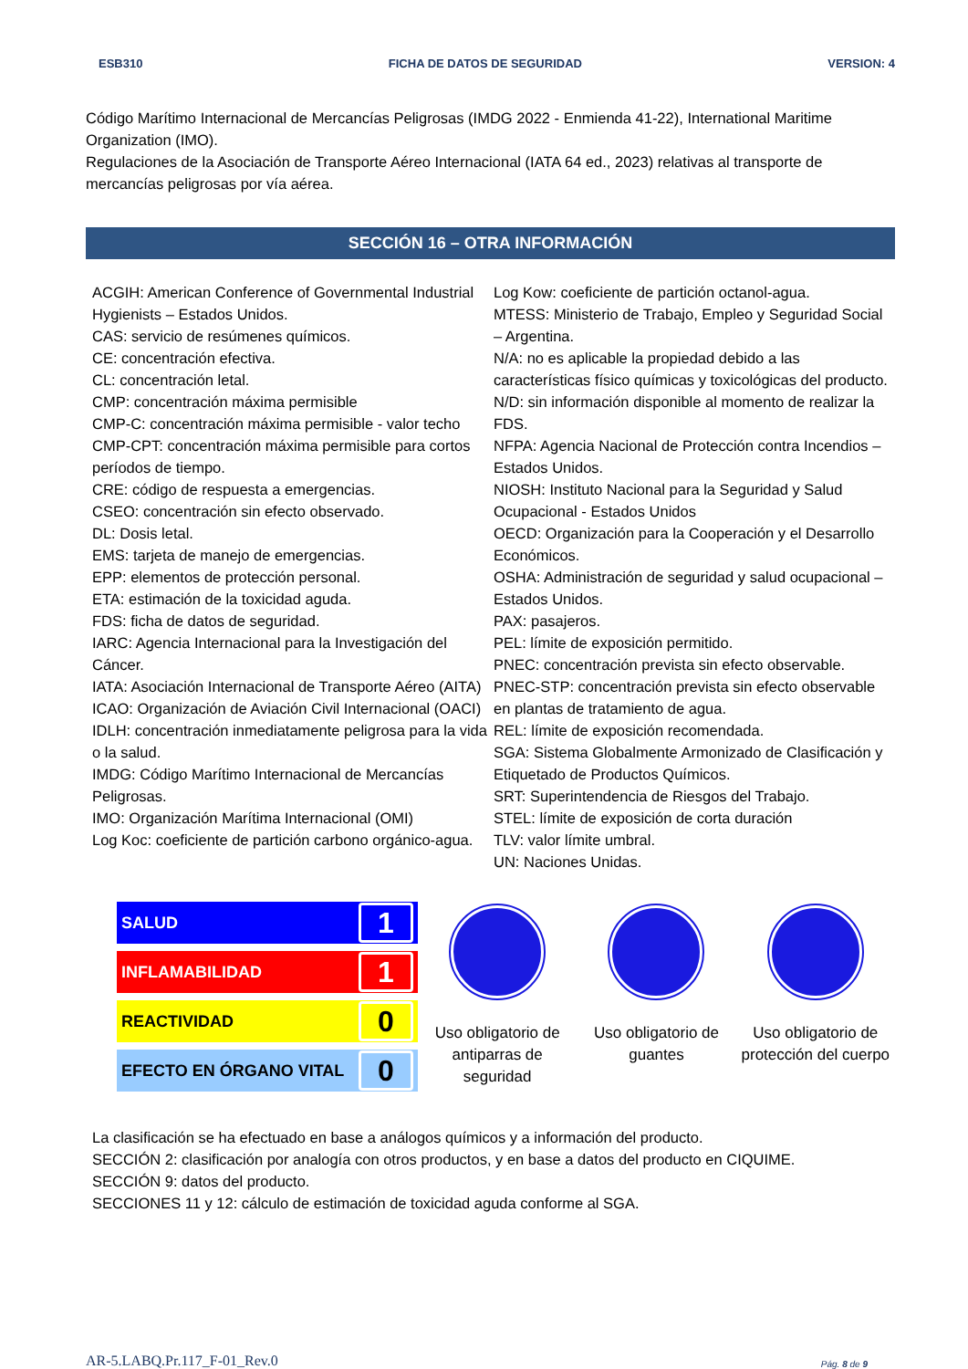ESB310 FICHA DE DATOS DE SEGURIDAD VERSION: 4
Código Marítimo Internacional de Mercancías Peligrosas (IMDG 2022 - Enmienda 41-22), International Maritime Organization (IMO).
Regulaciones de la Asociación de Transporte Aéreo Internacional (IATA 64 ed., 2023) relativas al transporte de mercancías peligrosas por vía aérea.
SECCIÓN 16 – OTRA INFORMACIÓN
ACGIH: American Conference of Governmental Industrial Hygienists – Estados Unidos.
CAS: servicio de resúmenes químicos.
CE: concentración efectiva.
CL: concentración letal.
CMP: concentración máxima permisible
CMP-C: concentración máxima permisible - valor techo
CMP-CPT: concentración máxima permisible para cortos períodos de tiempo.
CRE: código de respuesta a emergencias.
CSEO: concentración sin efecto observado.
DL: Dosis letal.
EMS: tarjeta de manejo de emergencias.
EPP: elementos de protección personal.
ETA: estimación de la toxicidad aguda.
FDS: ficha de datos de seguridad.
IARC: Agencia Internacional para la Investigación del Cáncer.
IATA: Asociación Internacional de Transporte Aéreo (AITA)
ICAO: Organización de Aviación Civil Internacional (OACI)
IDLH: concentración inmediatamente peligrosa para la vida o la salud.
IMDG: Código Marítimo Internacional de Mercancías Peligrosas.
IMO: Organización Marítima Internacional (OMI)
Log Koc: coeficiente de partición carbono orgánico-agua.
Log Kow: coeficiente de partición octanol-agua.
MTESS: Ministerio de Trabajo, Empleo y Seguridad Social – Argentina.
N/A: no es aplicable la propiedad debido a las características físico químicas y toxicológicas del producto.
N/D: sin información disponible al momento de realizar la FDS.
NFPA: Agencia Nacional de Protección contra Incendios – Estados Unidos.
NIOSH: Instituto Nacional para la Seguridad y Salud Ocupacional - Estados Unidos
OECD: Organización para la Cooperación y el Desarrollo Económicos.
OSHA: Administración de seguridad y salud ocupacional – Estados Unidos.
PAX: pasajeros.
PEL: límite de exposición permitido.
PNEC: concentración prevista sin efecto observable.
PNEC-STP: concentración prevista sin efecto observable en plantas de tratamiento de agua.
REL: límite de exposición recomendada.
SGA: Sistema Globalmente Armonizado de Clasificación y Etiquetado de Productos Químicos.
SRT: Superintendencia de Riesgos del Trabajo.
STEL: límite de exposición de corta duración
TLV: valor límite umbral.
UN: Naciones Unidas.
| SALUD | 1 |
| INFLAMABILIDAD | 1 |
| REACTIVIDAD | 0 |
| EFECTO EN ÓRGANO VITAL | 0 |
Uso obligatorio de antiparras de seguridad
Uso obligatorio de guantes
Uso obligatorio de protección del cuerpo
La clasificación se ha efectuado en base a análogos químicos y a información del producto.
SECCIÓN 2: clasificación por analogía con otros productos, y en base a datos del producto en CIQUIME.
SECCIÓN 9: datos del producto.
SECCIONES 11 y 12: cálculo de estimación de toxicidad aguda conforme al SGA.
AR-5.LABQ.Pr.117_F-01_Rev.0 Pág. 8 de 9